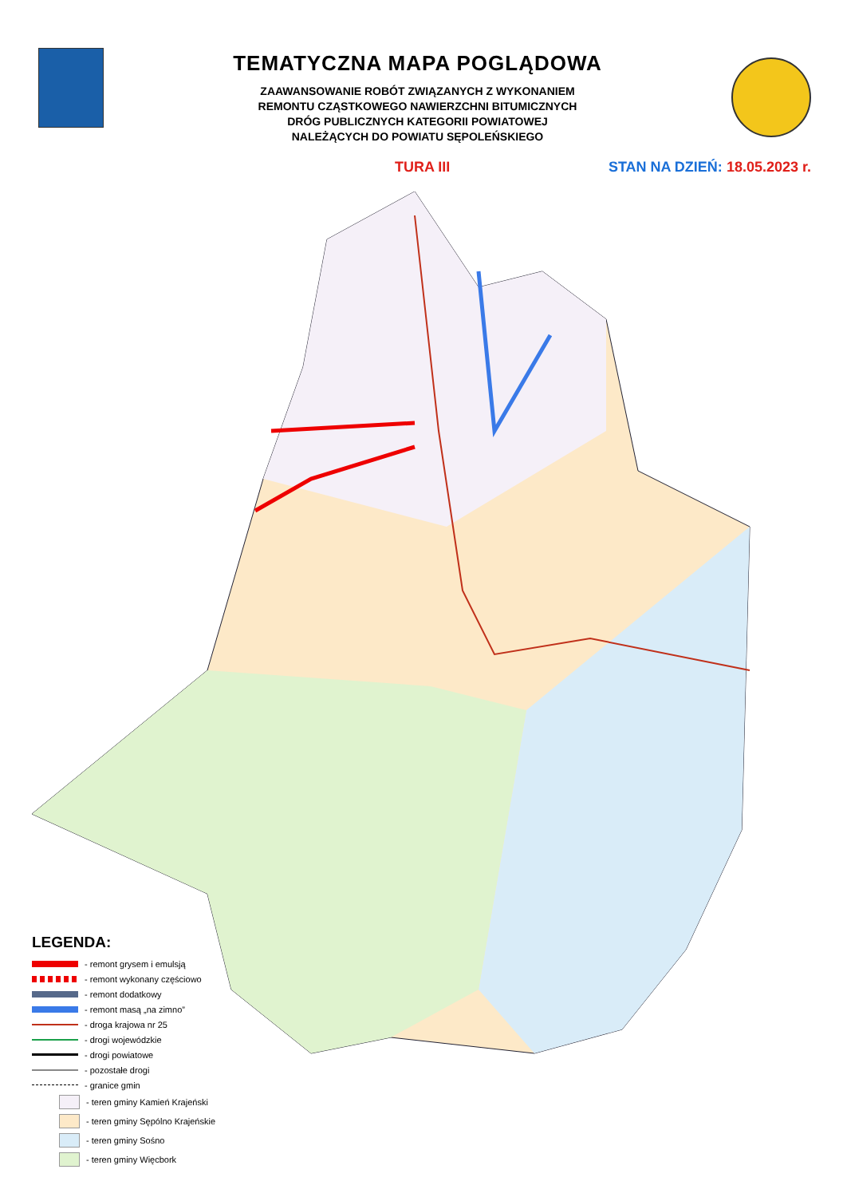TEMATYCZNA MAPA POGLĄDOWA
ZAAWANSOWANIE ROBÓT ZWIĄZANYCH Z WYKONANIEM
REMONTU CZĄSTKOWEGO NAWIERZCHNI BITUMICZNYCH
DRÓG PUBLICZNYCH KATEGORII POWIATOWEJ
NALEŻĄCYCH DO POWIATU SĘPOLEŃSKIEGO
TURA III STAN NA DZIEŃ: 18.05.2023 r.
LEGENDA:
- remont grysem i emulsją
- remont wykonany częściowo
- remont dodatkowy
- remont masą „na zimno”
- droga krajowa nr 25
- drogi wojewódzkie
- drogi powiatowe
- pozostałe drogi
- granice gmin
- teren gminy Kamień Krajeński
- teren gminy Sępólno Krajeńskie
- teren gminy Sośno
- teren gminy Więcbork